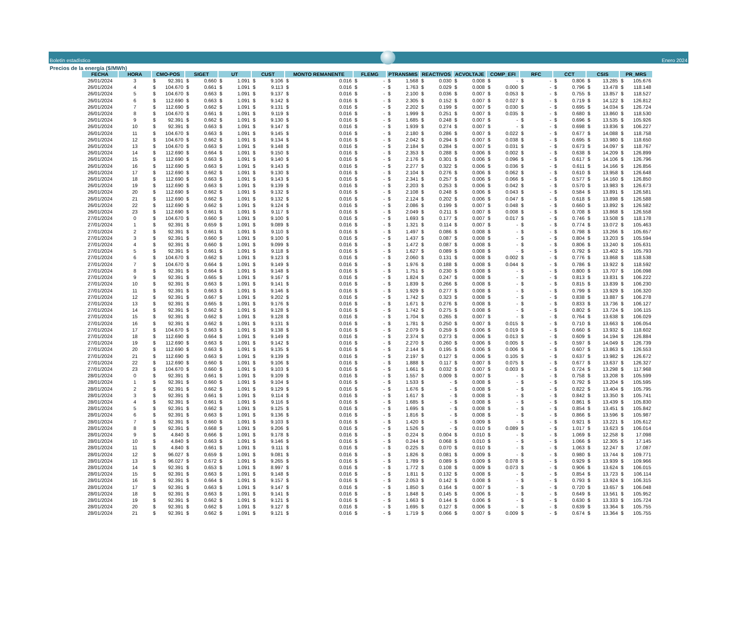Boletín estadístico
Enero 2024
Precios de la energía ($/MWh)
| FECHA | HORA | CMO-POS | SIGET | UT | CUST | MONTO REMANENTE | FLEMG | PTRANSMIS | REACTIVOS | ACVOLTAJE | COMP_EFI | RFC | CCT | CSIS | PR_MRS |
| --- | --- | --- | --- | --- | --- | --- | --- | --- | --- | --- | --- | --- | --- | --- | --- |
| 26/01/2024 | 3 | $ 92.391 | $ 0.660 | $ 1.091 | $ 9.106 | $ 0.016 | $ - | $ 1.568 | $ 0.030 | $ 0.008 | $ - | $ - | $ 0.806 | $ 13.285 | $ 105.676 |
| 26/01/2024 | 4 | $ 104.670 | $ 0.661 | $ 1.091 | $ 9.113 | $ 0.016 | $ - | $ 1.763 | $ 0.029 | $ 0.008 | $ 0.000 | $ - | $ 0.796 | $ 13.478 | $ 118.148 |
| 26/01/2024 | 5 | $ 104.670 | $ 0.663 | $ 1.091 | $ 9.137 | $ 0.016 | $ - | $ 2.100 | $ 0.036 | $ 0.007 | $ 0.053 | $ - | $ 0.755 | $ 13.857 | $ 118.527 |
| 26/01/2024 | 6 | $ 112.690 | $ 0.663 | $ 1.091 | $ 9.142 | $ 0.016 | $ - | $ 2.305 | $ 0.152 | $ 0.007 | $ 0.027 | $ - | $ 0.719 | $ 14.122 | $ 126.812 |
| 26/01/2024 | 7 | $ 112.690 | $ 0.662 | $ 1.091 | $ 9.131 | $ 0.016 | $ - | $ 2.202 | $ 0.199 | $ 0.007 | $ 0.030 | $ - | $ 0.695 | $ 14.034 | $ 126.724 |
| 26/01/2024 | 8 | $ 104.670 | $ 0.661 | $ 1.091 | $ 9.119 | $ 0.016 | $ - | $ 1.999 | $ 0.251 | $ 0.007 | $ 0.035 | $ - | $ 0.680 | $ 13.860 | $ 118.530 |
| 26/01/2024 | 9 | $ 92.391 | $ 0.662 | $ 1.091 | $ 9.130 | $ 0.016 | $ - | $ 1.685 | $ 0.248 | $ 0.007 | $ - | $ - | $ 0.696 | $ 13.535 | $ 105.926 |
| 26/01/2024 | 10 | $ 92.391 | $ 0.663 | $ 1.091 | $ 9.147 | $ 0.016 | $ - | $ 1.939 | $ 0.274 | $ 0.007 | $ - | $ - | $ 0.698 | $ 13.836 | $ 106.227 |
| 26/01/2024 | 11 | $ 104.670 | $ 0.663 | $ 1.091 | $ 9.145 | $ 0.016 | $ - | $ 2.180 | $ 0.286 | $ 0.007 | $ 0.022 | $ - | $ 0.677 | $ 14.088 | $ 118.758 |
| 26/01/2024 | 12 | $ 104.670 | $ 0.662 | $ 1.091 | $ 9.134 | $ 0.016 | $ - | $ 2.042 | $ 0.294 | $ 0.007 | $ 0.038 | $ - | $ 0.695 | $ 13.980 | $ 118.650 |
| 26/01/2024 | 13 | $ 104.670 | $ 0.663 | $ 1.091 | $ 9.148 | $ 0.016 | $ - | $ 2.184 | $ 0.284 | $ 0.007 | $ 0.031 | $ - | $ 0.673 | $ 14.097 | $ 118.767 |
| 26/01/2024 | 14 | $ 112.690 | $ 0.664 | $ 1.091 | $ 9.150 | $ 0.016 | $ - | $ 2.353 | $ 0.288 | $ 0.006 | $ 0.002 | $ - | $ 0.638 | $ 14.209 | $ 126.899 |
| 26/01/2024 | 15 | $ 112.690 | $ 0.663 | $ 1.091 | $ 9.140 | $ 0.016 | $ - | $ 2.176 | $ 0.301 | $ 0.006 | $ 0.096 | $ - | $ 0.617 | $ 14.106 | $ 126.796 |
| 26/01/2024 | 16 | $ 112.690 | $ 0.663 | $ 1.091 | $ 9.143 | $ 0.016 | $ - | $ 2.277 | $ 0.322 | $ 0.006 | $ 0.036 | $ - | $ 0.611 | $ 14.166 | $ 126.856 |
| 26/01/2024 | 17 | $ 112.690 | $ 0.662 | $ 1.091 | $ 9.130 | $ 0.016 | $ - | $ 2.104 | $ 0.276 | $ 0.006 | $ 0.062 | $ - | $ 0.610 | $ 13.958 | $ 126.648 |
| 26/01/2024 | 18 | $ 112.690 | $ 0.663 | $ 1.091 | $ 9.143 | $ 0.016 | $ - | $ 2.341 | $ 0.257 | $ 0.006 | $ 0.066 | $ - | $ 0.577 | $ 14.160 | $ 126.850 |
| 26/01/2024 | 19 | $ 112.690 | $ 0.663 | $ 1.091 | $ 9.139 | $ 0.016 | $ - | $ 2.203 | $ 0.253 | $ 0.006 | $ 0.042 | $ - | $ 0.570 | $ 13.983 | $ 126.673 |
| 26/01/2024 | 20 | $ 112.690 | $ 0.662 | $ 1.091 | $ 9.132 | $ 0.016 | $ - | $ 2.108 | $ 0.248 | $ 0.006 | $ 0.043 | $ - | $ 0.584 | $ 13.891 | $ 126.581 |
| 26/01/2024 | 21 | $ 112.690 | $ 0.662 | $ 1.091 | $ 9.132 | $ 0.016 | $ - | $ 2.124 | $ 0.202 | $ 0.006 | $ 0.047 | $ - | $ 0.618 | $ 13.898 | $ 126.588 |
| 26/01/2024 | 22 | $ 112.690 | $ 0.662 | $ 1.091 | $ 9.124 | $ 0.016 | $ - | $ 2.086 | $ 0.199 | $ 0.007 | $ 0.048 | $ - | $ 0.660 | $ 13.892 | $ 126.582 |
| 26/01/2024 | 23 | $ 112.690 | $ 0.661 | $ 1.091 | $ 9.117 | $ 0.016 | $ - | $ 2.049 | $ 0.211 | $ 0.007 | $ 0.008 | $ - | $ 0.708 | $ 13.868 | $ 126.558 |
| 27/01/2024 | 0 | $ 104.670 | $ 0.660 | $ 1.091 | $ 9.100 | $ 0.016 | $ - | $ 1.693 | $ 0.177 | $ 0.007 | $ 0.017 | $ - | $ 0.746 | $ 13.508 | $ 118.178 |
| 27/01/2024 | 1 | $ 92.391 | $ 0.659 | $ 1.091 | $ 9.089 | $ 0.016 | $ - | $ 1.321 | $ 0.114 | $ 0.007 | $ - | $ - | $ 0.774 | $ 13.072 | $ 105.463 |
| 27/01/2024 | 2 | $ 92.391 | $ 0.661 | $ 1.091 | $ 9.110 | $ 0.016 | $ - | $ 1.497 | $ 0.086 | $ 0.008 | $ - | $ - | $ 0.798 | $ 13.266 | $ 105.657 |
| 27/01/2024 | 3 | $ 92.391 | $ 0.660 | $ 1.091 | $ 9.100 | $ 0.016 | $ - | $ 1.437 | $ 0.087 | $ 0.008 | $ - | $ - | $ 0.804 | $ 13.203 | $ 105.594 |
| 27/01/2024 | 4 | $ 92.391 | $ 0.660 | $ 1.091 | $ 9.099 | $ 0.016 | $ - | $ 1.472 | $ 0.087 | $ 0.008 | $ - | $ - | $ 0.806 | $ 13.240 | $ 105.631 |
| 27/01/2024 | 5 | $ 92.391 | $ 0.661 | $ 1.091 | $ 9.118 | $ 0.016 | $ - | $ 1.627 | $ 0.089 | $ 0.008 | $ - | $ - | $ 0.792 | $ 13.402 | $ 105.793 |
| 27/01/2024 | 6 | $ 104.670 | $ 0.662 | $ 1.091 | $ 9.123 | $ 0.016 | $ - | $ 2.060 | $ 0.131 | $ 0.008 | $ 0.002 | $ - | $ 0.776 | $ 13.868 | $ 118.538 |
| 27/01/2024 | 7 | $ 104.670 | $ 0.664 | $ 1.091 | $ 9.149 | $ 0.016 | $ - | $ 1.976 | $ 0.188 | $ 0.008 | $ 0.044 | $ - | $ 0.786 | $ 13.922 | $ 118.592 |
| 27/01/2024 | 8 | $ 92.391 | $ 0.664 | $ 1.091 | $ 9.148 | $ 0.016 | $ - | $ 1.751 | $ 0.230 | $ 0.008 | $ - | $ - | $ 0.800 | $ 13.707 | $ 106.098 |
| 27/01/2024 | 9 | $ 92.391 | $ 0.665 | $ 1.091 | $ 9.167 | $ 0.016 | $ - | $ 1.824 | $ 0.247 | $ 0.008 | $ - | $ - | $ 0.813 | $ 13.831 | $ 106.222 |
| 27/01/2024 | 10 | $ 92.391 | $ 0.663 | $ 1.091 | $ 9.141 | $ 0.016 | $ - | $ 1.839 | $ 0.266 | $ 0.008 | $ - | $ - | $ 0.815 | $ 13.839 | $ 106.230 |
| 27/01/2024 | 11 | $ 92.391 | $ 0.663 | $ 1.091 | $ 9.146 | $ 0.016 | $ - | $ 1.929 | $ 0.277 | $ 0.008 | $ - | $ - | $ 0.799 | $ 13.929 | $ 106.320 |
| 27/01/2024 | 12 | $ 92.391 | $ 0.667 | $ 1.091 | $ 9.202 | $ 0.016 | $ - | $ 1.742 | $ 0.323 | $ 0.008 | $ - | $ - | $ 0.838 | $ 13.887 | $ 106.278 |
| 27/01/2024 | 13 | $ 92.391 | $ 0.665 | $ 1.091 | $ 9.176 | $ 0.016 | $ - | $ 1.671 | $ 0.276 | $ 0.008 | $ - | $ - | $ 0.833 | $ 13.736 | $ 106.127 |
| 27/01/2024 | 14 | $ 92.391 | $ 0.662 | $ 1.091 | $ 9.128 | $ 0.016 | $ - | $ 1.742 | $ 0.275 | $ 0.008 | $ - | $ - | $ 0.802 | $ 13.724 | $ 106.115 |
| 27/01/2024 | 15 | $ 92.391 | $ 0.662 | $ 1.091 | $ 9.128 | $ 0.016 | $ - | $ 1.704 | $ 0.265 | $ 0.007 | $ - | $ - | $ 0.764 | $ 13.638 | $ 106.029 |
| 27/01/2024 | 16 | $ 92.391 | $ 0.662 | $ 1.091 | $ 9.131 | $ 0.016 | $ - | $ 1.781 | $ 0.250 | $ 0.007 | $ 0.015 | $ - | $ 0.710 | $ 13.663 | $ 106.054 |
| 27/01/2024 | 17 | $ 104.670 | $ 0.663 | $ 1.091 | $ 9.138 | $ 0.016 | $ - | $ 2.079 | $ 0.259 | $ 0.006 | $ 0.019 | $ - | $ 0.660 | $ 13.932 | $ 118.602 |
| 27/01/2024 | 18 | $ 112.690 | $ 0.664 | $ 1.091 | $ 9.149 | $ 0.016 | $ - | $ 2.374 | $ 0.273 | $ 0.006 | $ 0.013 | $ - | $ 0.609 | $ 14.194 | $ 126.884 |
| 27/01/2024 | 19 | $ 112.690 | $ 0.663 | $ 1.091 | $ 9.142 | $ 0.016 | $ - | $ 2.270 | $ 0.260 | $ 0.006 | $ 0.005 | $ - | $ 0.597 | $ 14.049 | $ 126.739 |
| 27/01/2024 | 20 | $ 112.690 | $ 0.663 | $ 1.091 | $ 9.135 | $ 0.016 | $ - | $ 2.144 | $ 0.195 | $ 0.006 | $ 0.006 | $ - | $ 0.607 | $ 13.863 | $ 126.553 |
| 27/01/2024 | 21 | $ 112.690 | $ 0.663 | $ 1.091 | $ 9.139 | $ 0.016 | $ - | $ 2.197 | $ 0.127 | $ 0.006 | $ 0.105 | $ - | $ 0.637 | $ 13.982 | $ 126.672 |
| 27/01/2024 | 22 | $ 112.690 | $ 0.660 | $ 1.091 | $ 9.106 | $ 0.016 | $ - | $ 1.888 | $ 0.117 | $ 0.007 | $ 0.075 | $ - | $ 0.677 | $ 13.637 | $ 126.327 |
| 27/01/2024 | 23 | $ 104.670 | $ 0.660 | $ 1.091 | $ 9.103 | $ 0.016 | $ - | $ 1.661 | $ 0.032 | $ 0.007 | $ 0.003 | $ - | $ 0.724 | $ 13.298 | $ 117.968 |
| 28/01/2024 | 0 | $ 92.391 | $ 0.661 | $ 1.091 | $ 9.109 | $ 0.016 | $ - | $ 1.557 | $ 0.009 | $ 0.007 | $ - | $ - | $ 0.758 | $ 13.208 | $ 105.599 |
| 28/01/2024 | 1 | $ 92.391 | $ 0.660 | $ 1.091 | $ 9.104 | $ 0.016 | $ - | $ 1.533 | $ - | $ 0.008 | $ - | $ - | $ 0.792 | $ 13.204 | $ 105.595 |
| 28/01/2024 | 2 | $ 92.391 | $ 0.662 | $ 1.091 | $ 9.129 | $ 0.016 | $ - | $ 1.676 | $ - | $ 0.008 | $ - | $ - | $ 0.822 | $ 13.404 | $ 105.795 |
| 28/01/2024 | 3 | $ 92.391 | $ 0.661 | $ 1.091 | $ 9.114 | $ 0.016 | $ - | $ 1.617 | $ - | $ 0.008 | $ - | $ - | $ 0.842 | $ 13.350 | $ 105.741 |
| 28/01/2024 | 4 | $ 92.391 | $ 0.661 | $ 1.091 | $ 9.116 | $ 0.016 | $ - | $ 1.685 | $ - | $ 0.008 | $ - | $ - | $ 0.861 | $ 13.439 | $ 105.830 |
| 28/01/2024 | 5 | $ 92.391 | $ 0.662 | $ 1.091 | $ 9.125 | $ 0.016 | $ - | $ 1.695 | $ - | $ 0.008 | $ - | $ - | $ 0.854 | $ 13.451 | $ 105.842 |
| 28/01/2024 | 6 | $ 92.391 | $ 0.663 | $ 1.091 | $ 9.136 | $ 0.016 | $ - | $ 1.816 | $ - | $ 0.008 | $ - | $ - | $ 0.866 | $ 13.596 | $ 105.987 |
| 28/01/2024 | 7 | $ 92.391 | $ 0.660 | $ 1.091 | $ 9.103 | $ 0.016 | $ - | $ 1.420 | $ - | $ 0.009 | $ - | $ - | $ 0.921 | $ 13.221 | $ 105.612 |
| 28/01/2024 | 8 | $ 92.391 | $ 0.668 | $ 1.091 | $ 9.206 | $ 0.016 | $ - | $ 1.526 | $ - | $ 0.010 | $ 0.089 | $ - | $ 1.017 | $ 13.623 | $ 106.014 |
| 28/01/2024 | 9 | $ 4.840 | $ 0.666 | $ 1.091 | $ 9.178 | $ 0.016 | $ - | $ 0.224 | $ 0.004 | $ 0.010 | $ - | $ - | $ 1.069 | $ 12.258 | $ 17.098 |
| 28/01/2024 | 10 | $ 4.840 | $ 0.663 | $ 1.091 | $ 9.146 | $ 0.016 | $ - | $ 0.244 | $ 0.068 | $ 0.010 | $ - | $ - | $ 1.066 | $ 12.305 | $ 17.145 |
| 28/01/2024 | 11 | $ 4.840 | $ 0.661 | $ 1.091 | $ 9.111 | $ 0.016 | $ - | $ 0.225 | $ 0.070 | $ 0.010 | $ - | $ - | $ 1.063 | $ 12.247 | $ 17.087 |
| 28/01/2024 | 12 | $ 96.027 | $ 0.659 | $ 1.091 | $ 9.081 | $ 0.016 | $ - | $ 1.826 | $ 0.081 | $ 0.009 | $ - | $ - | $ 0.980 | $ 13.744 | $ 109.771 |
| 28/01/2024 | 13 | $ 96.027 | $ 0.672 | $ 1.091 | $ 9.265 | $ 0.016 | $ - | $ 1.789 | $ 0.089 | $ 0.009 | $ 0.078 | $ - | $ 0.929 | $ 13.939 | $ 109.966 |
| 28/01/2024 | 14 | $ 92.391 | $ 0.653 | $ 1.091 | $ 8.997 | $ 0.016 | $ - | $ 1.772 | $ 0.108 | $ 0.009 | $ 0.073 | $ - | $ 0.906 | $ 13.624 | $ 106.015 |
| 28/01/2024 | 15 | $ 92.391 | $ 0.663 | $ 1.091 | $ 9.148 | $ 0.016 | $ - | $ 1.811 | $ 0.132 | $ 0.008 | $ - | $ - | $ 0.854 | $ 13.723 | $ 106.114 |
| 28/01/2024 | 16 | $ 92.391 | $ 0.664 | $ 1.091 | $ 9.157 | $ 0.016 | $ - | $ 2.053 | $ 0.142 | $ 0.008 | $ - | $ - | $ 0.793 | $ 13.924 | $ 106.315 |
| 28/01/2024 | 17 | $ 92.391 | $ 0.663 | $ 1.091 | $ 9.147 | $ 0.016 | $ - | $ 1.850 | $ 0.164 | $ 0.007 | $ - | $ - | $ 0.720 | $ 13.657 | $ 106.048 |
| 28/01/2024 | 18 | $ 92.391 | $ 0.663 | $ 1.091 | $ 9.141 | $ 0.016 | $ - | $ 1.848 | $ 0.145 | $ 0.006 | $ - | $ - | $ 0.649 | $ 13.561 | $ 105.952 |
| 28/01/2024 | 19 | $ 92.391 | $ 0.662 | $ 1.091 | $ 9.121 | $ 0.016 | $ - | $ 1.663 | $ 0.144 | $ 0.006 | $ - | $ - | $ 0.630 | $ 13.333 | $ 105.724 |
| 28/01/2024 | 20 | $ 92.391 | $ 0.662 | $ 1.091 | $ 9.127 | $ 0.016 | $ - | $ 1.695 | $ 0.127 | $ 0.006 | $ - | $ - | $ 0.639 | $ 13.364 | $ 105.755 |
| 28/01/2024 | 21 | $ 92.391 | $ 0.662 | $ 1.091 | $ 9.121 | $ 0.016 | $ - | $ 1.719 | $ 0.066 | $ 0.007 | $ 0.009 | $ - | $ 0.674 | $ 13.364 | $ 105.755 |